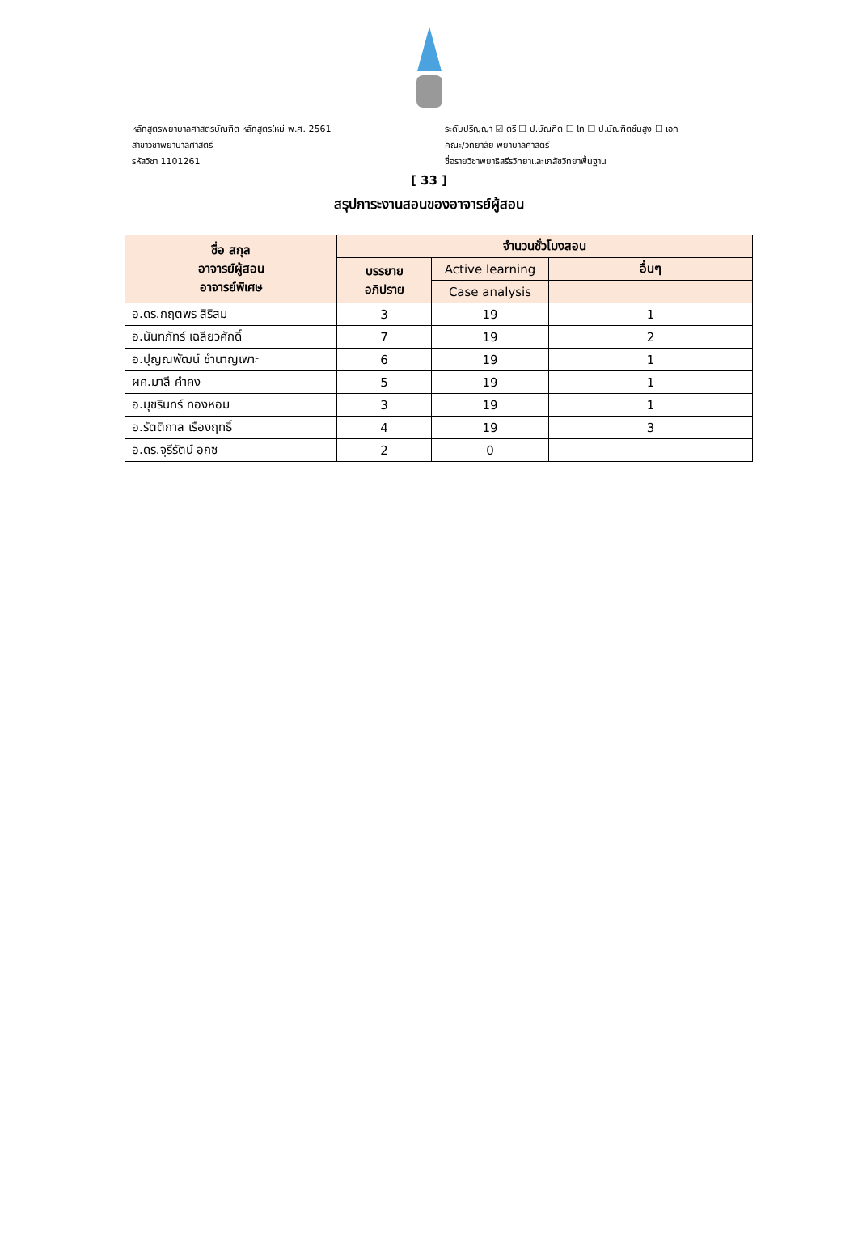หลักสูตรพยาบาลศาสตรบัณฑิต หลักสูตรใหม่ พ.ศ. 2561
สาขาวิชาพยาบาลศาสตร์
รหัสวิชา 1101261
ระดับปริญญา ☑ ตรี ☐ ป.บัณฑิต ☐ โท ☐ ป.บัณฑิตชั้นสูง ☐ เอก
คณะ/วิทยาลัย พยาบาลศาสตร์
ชื่อรายวิชาพยาธิสรีรวิทยาและเภสัชวิทยาพื้นฐาน
[ 33 ]
สรุปภาระงานสอนของอาจารย์ผู้สอน
| ชื่อ สกุล อาจารย์ผู้สอน อาจารย์พิเศษ | จำนวนชั่วโมงสอน | | |
| --- | --- | --- | --- |
| | บรรยาย อภิปราย | Active learning | อื่นๆ |
| | | Case analysis | |
| อ.ดร.กฤตพร สิริสม | 3 | 19 | 1 |
| อ.นันทภัทร์ เฉลียวศักดิ์ | 7 | 19 | 2 |
| อ.ปุญณพัฒน์ ชำนาญเพาะ | 6 | 19 | 1 |
| ผศ.มาลี คำคง | 5 | 19 | 1 |
| อ.มุขรินทร์ ทองหอม | 3 | 19 | 1 |
| อ.รัตติกาล เรืองฤทธิ์ | 4 | 19 | 3 |
| อ.ดร.จุรีรัตน์ อกซ | 2 | 0 | |